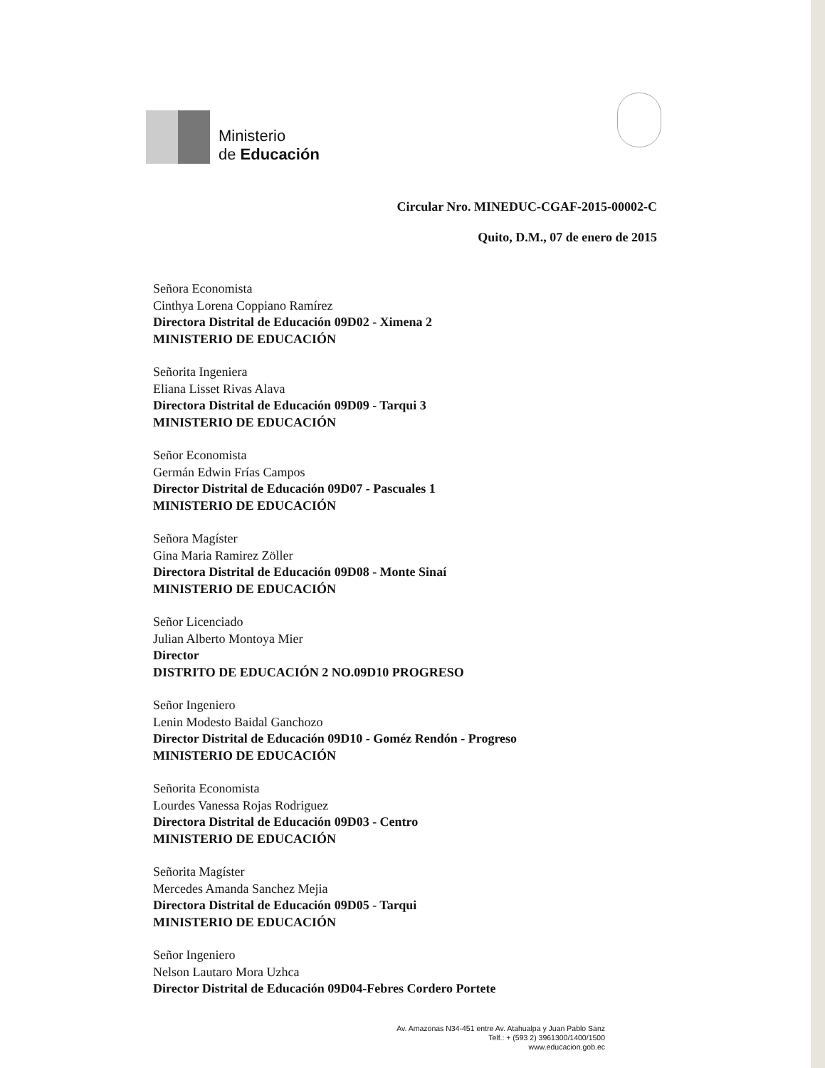Ministerio
de Educación
Circular Nro. MINEDUC-CGAF-2015-00002-C
Quito, D.M., 07 de enero de 2015
Señora Economista
Cinthya Lorena Coppiano Ramírez
Directora Distrital de Educación 09D02 - Ximena 2
MINISTERIO DE EDUCACIÓN
Señorita Ingeniera
Eliana Lisset Rivas Alava
Directora Distrital de Educación 09D09 - Tarqui 3
MINISTERIO DE EDUCACIÓN
Señor Economista
Germán Edwin Frías Campos
Director Distrital de Educación 09D07 - Pascuales 1
MINISTERIO DE EDUCACIÓN
Señora Magíster
Gina Maria Ramirez Zöller
Directora Distrital de Educación 09D08 - Monte Sinaí
MINISTERIO DE EDUCACIÓN
Señor Licenciado
Julian Alberto Montoya Mier
Director
DISTRITO DE EDUCACIÓN 2 NO.09D10 PROGRESO
Señor Ingeniero
Lenin Modesto Baidal Ganchozo
Director Distrital de Educación 09D10 - Goméz Rendón - Progreso
MINISTERIO DE EDUCACIÓN
Señorita Economista
Lourdes Vanessa Rojas Rodriguez
Directora Distrital de Educación 09D03 - Centro
MINISTERIO DE EDUCACIÓN
Señorita Magíster
Mercedes Amanda Sanchez Mejia
Directora Distrital de Educación 09D05 - Tarqui
MINISTERIO DE EDUCACIÓN
Señor Ingeniero
Nelson Lautaro Mora Uzhca
Director Distrital de Educación 09D04-Febres Cordero Portete
Av. Amazonas N34-451 entre Av. Atahualpa y Juan Pablo Sanz
Telf.: + (593 2) 3961300/1400/1500
www.educacion.gob.ec